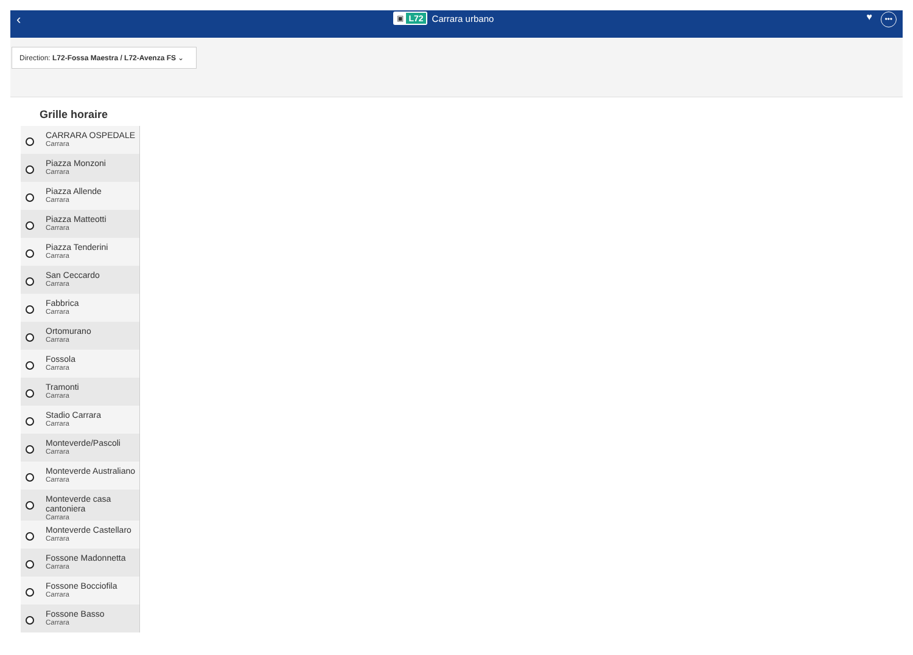‹
▣ L72
Carrara urbano
♥
•••
Direction: L72-Fossa Maestra / L72-Avenza FS ⌄
Grille horaire
CARRARA OSPEDALE
Carrara
Piazza Monzoni
Carrara
Piazza Allende
Carrara
Piazza Matteotti
Carrara
Piazza Tenderini
Carrara
San Ceccardo
Carrara
Fabbrica
Carrara
Ortomurano
Carrara
Fossola
Carrara
Tramonti
Carrara
Stadio Carrara
Carrara
Monteverde/Pascoli
Carrara
Monteverde Australiano
Carrara
Monteverde casa cantoniera
Carrara
Monteverde Castellaro
Carrara
Fossone Madonnetta
Carrara
Fossone Bocciofila
Carrara
Fossone Basso
Carrara